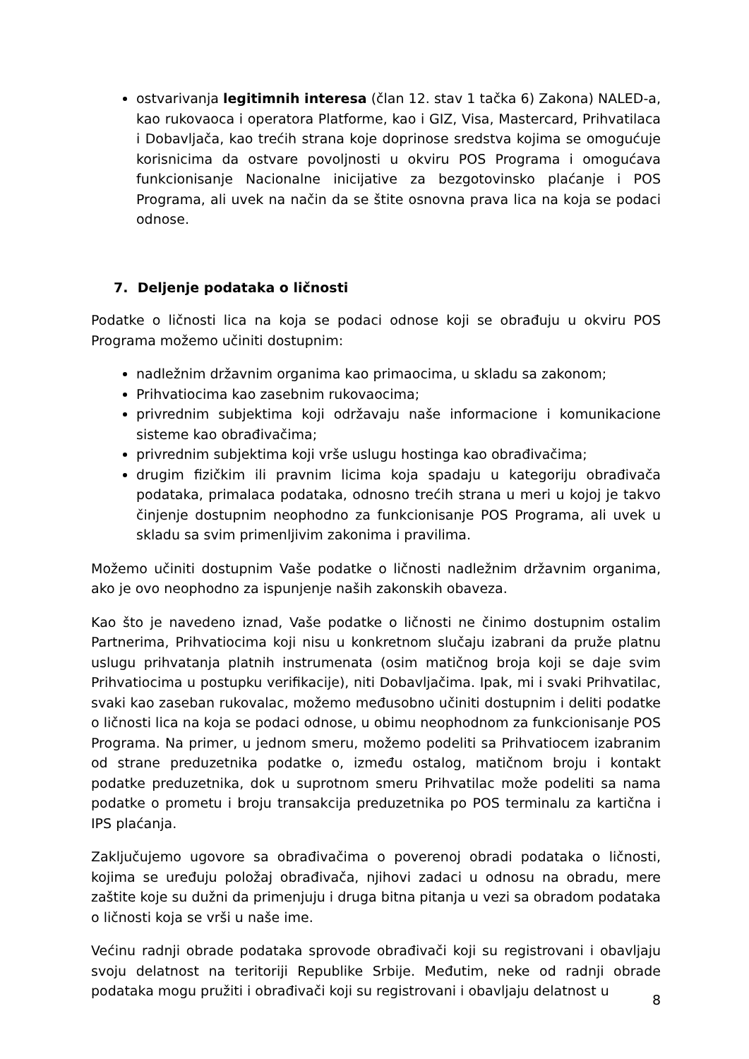ostvarivanja legitimnih interesa (član 12. stav 1 tačka 6) Zakona) NALED-a, kao rukovaoca i operatora Platforme, kao i GIZ, Visa, Mastercard, Prihvatilaca i Dobavljača, kao trećih strana koje doprinose sredstva kojima se omogućuje korisnicima da ostvare povoljnosti u okviru POS Programa i omogućava funkcionisanje Nacionalne inicijative za bezgotovinsko plaćanje i POS Programa, ali uvek na način da se štite osnovna prava lica na koja se podaci odnose.
7. Deljenje podataka o ličnosti
Podatke o ličnosti lica na koja se podaci odnose koji se obrađuju u okviru POS Programa možemo učiniti dostupnim:
nadležnim državnim organima kao primaocima, u skladu sa zakonom;
Prihvatiocima kao zasebnim rukovaocima;
privrednim subjektima koji održavaju naše informacione i komunikacione sisteme kao obrađivačima;
privrednim subjektima koji vrše uslugu hostinga kao obrađivačima;
drugim fizičkim ili pravnim licima koja spadaju u kategoriju obrađivača podataka, primalaca podataka, odnosno trećih strana u meri u kojoj je takvo činjenje dostupnim neophodno za funkcionisanje POS Programa, ali uvek u skladu sa svim primenljivim zakonima i pravilima.
Možemo učiniti dostupnim Vaše podatke o ličnosti nadležnim državnim organima, ako je ovo neophodno za ispunjenje naših zakonskih obaveza.
Kao što je navedeno iznad, Vaše podatke o ličnosti ne činimo dostupnim ostalim Partnerima, Prihvatiocima koji nisu u konkretnom slučaju izabrani da pruže platnu uslugu prihvatanja platnih instrumenata (osim matičnog broja koji se daje svim Prihvatiocima u postupku verifikacije), niti Dobavljačima. Ipak, mi i svaki Prihvatilac, svaki kao zaseban rukovalac, možemo međusobno učiniti dostupnim i deliti podatke o ličnosti lica na koja se podaci odnose, u obimu neophodnom za funkcionisanje POS Programa. Na primer, u jednom smeru, možemo podeliti sa Prihvatiocem izabranim od strane preduzetnika podatke o, između ostalog, matičnom broju i kontakt podatke preduzetnika, dok u suprotnom smeru Prihvatilac može podeliti sa nama podatke o prometu i broju transakcija preduzetnika po POS terminalu za kartična i IPS plaćanja.
Zaključujemo ugovore sa obrađivačima o poverenoj obradi podataka o ličnosti, kojima se uređuju položaj obrađivača, njihovi zadaci u odnosu na obradu, mere zaštite koje su dužni da primenjuju i druga bitna pitanja u vezi sa obradom podataka o ličnosti koja se vrši u naše ime.
Većinu radnji obrade podataka sprovode obrađivači koji su registrovani i obavljaju svoju delatnost na teritoriji Republike Srbije. Međutim, neke od radnji obrade podataka mogu pružiti i obrađivači koji su registrovani i obavljaju delatnost u
8